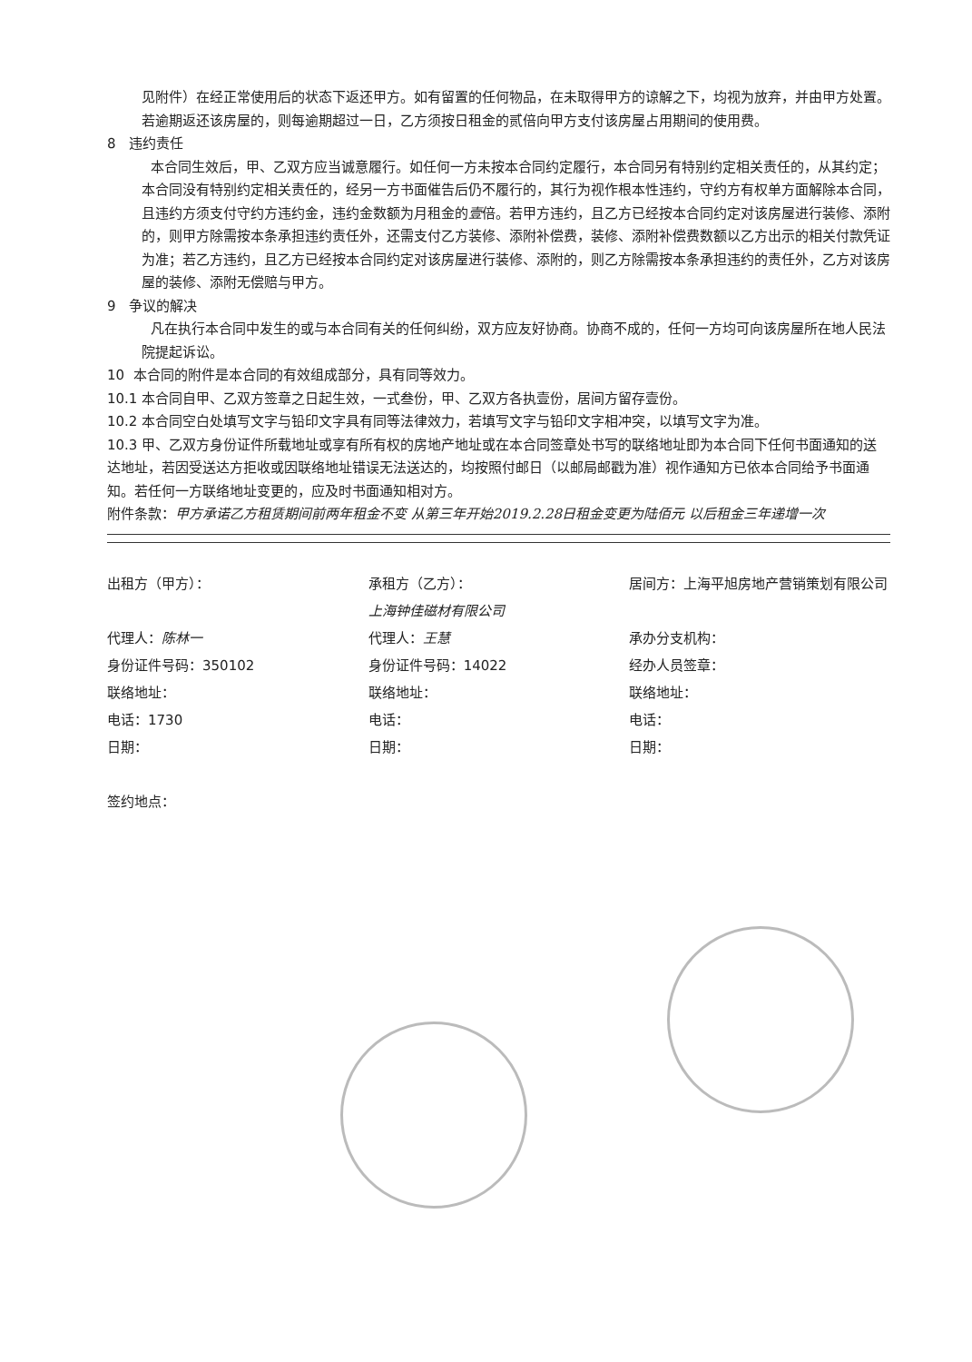见附件）在经正常使用后的状态下返还甲方。如有留置的任何物品，在未取得甲方的谅解之下，均视为放弃，并由甲方处置。若逾期返还该房屋的，则每逾期超过一日，乙方须按日租金的贰倍向甲方支付该房屋占用期间的使用费。
8 违约责任
本合同生效后，甲、乙双方应当诚意履行。如任何一方未按本合同约定履行，本合同另有特别约定相关责任的，从其约定；本合同没有特别约定相关责任的，经另一方书面催告后仍不履行的，其行为视作根本性违约，守约方有权单方面解除本合同，且违约方须支付守约方违约金，违约金数额为月租金的壹倍。若甲方违约，且乙方已经按本合同约定对该房屋进行装修、添附的，则甲方除需按本条承担违约责任外，还需支付乙方装修、添附补偿费，装修、添附补偿费数额以乙方出示的相关付款凭证为准；若乙方违约，且乙方已经按本合同约定对该房屋进行装修、添附的，则乙方除需按本条承担违约的责任外，乙方对该房屋的装修、添附无偿赔与甲方。
9 争议的解决
凡在执行本合同中发生的或与本合同有关的任何纠纷，双方应友好协商。协商不成的，任何一方均可向该房屋所在地人民法院提起诉讼。
10 本合同的附件是本合同的有效组成部分，具有同等效力。
10.1 本合同自甲、乙双方签章之日起生效，一式叁份，甲、乙双方各执壹份，居间方留存壹份。
10.2 本合同空白处填写文字与铅印文字具有同等法律效力，若填写文字与铅印文字相冲突，以填写文字为准。
10.3 甲、乙双方身份证件所载地址或享有所有权的房地产地址或在本合同签章处书写的联络地址即为本合同下任何书面通知的送达地址，若因受送达方拒收或因联络地址错误无法送达的，均按照付邮日（以邮局邮戳为准）视作通知方已依本合同给予书面通知。若任何一方联络地址变更的，应及时书面通知相对方。
附件条款：甲方承诺乙方租赁期间前两年租金不变 从第三年开始2019.2.28日租金变更为陆佰元 以后租金三年递增一次
出租方（甲方）：
代理人：陈林一
身份证件号码：350102
联络地址：
电话：1730
日期：
签约地点：
承租方（乙方）：
上海钟佳磁材有限公司
代理人：王慧
身份证件号码：14022
联络地址：
电话：
日期：
居间方：上海平旭房地产营销策划有限公司
承办分支机构：
经办人员签章：
联络地址：
电话：
日期：